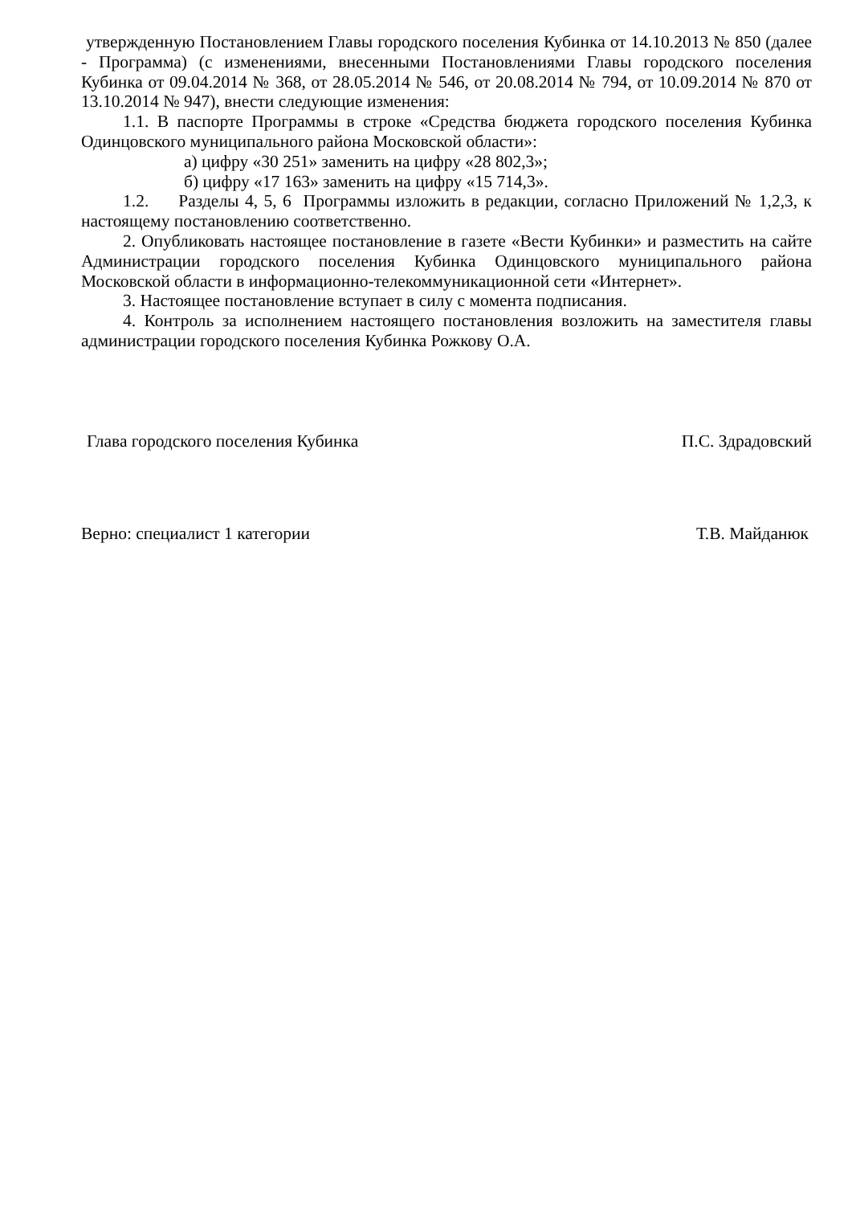утвержденную Постановлением Главы городского поселения Кубинка от 14.10.2013 № 850 (далее - Программа) (с изменениями, внесенными Постановлениями Главы городского поселения Кубинка от 09.04.2014 № 368, от 28.05.2014 № 546, от 20.08.2014 № 794, от 10.09.2014 № 870 от 13.10.2014 № 947), внести следующие изменения:
1.1. В паспорте Программы в строке «Средства бюджета городского поселения Кубинка Одинцовского муниципального района Московской области»:
а) цифру «30 251» заменить на цифру «28 802,3»;
б) цифру «17 163» заменить на цифру «15 714,3».
1.2. Разделы 4, 5, 6 Программы изложить в редакции, согласно Приложений № 1,2,3, к настоящему постановлению соответственно.
2. Опубликовать настоящее постановление в газете «Вести Кубинки» и разместить на сайте Администрации городского поселения Кубинка Одинцовского муниципального района Московской области в информационно-телекоммуникационной сети «Интернет».
3. Настоящее постановление вступает в силу с момента подписания.
4. Контроль за исполнением настоящего постановления возложить на заместителя главы администрации городского поселения Кубинка Рожкову О.А.
Глава городского поселения Кубинка П.С. Здрадовский
Верно: специалист 1 категории Т.В. Майданюк